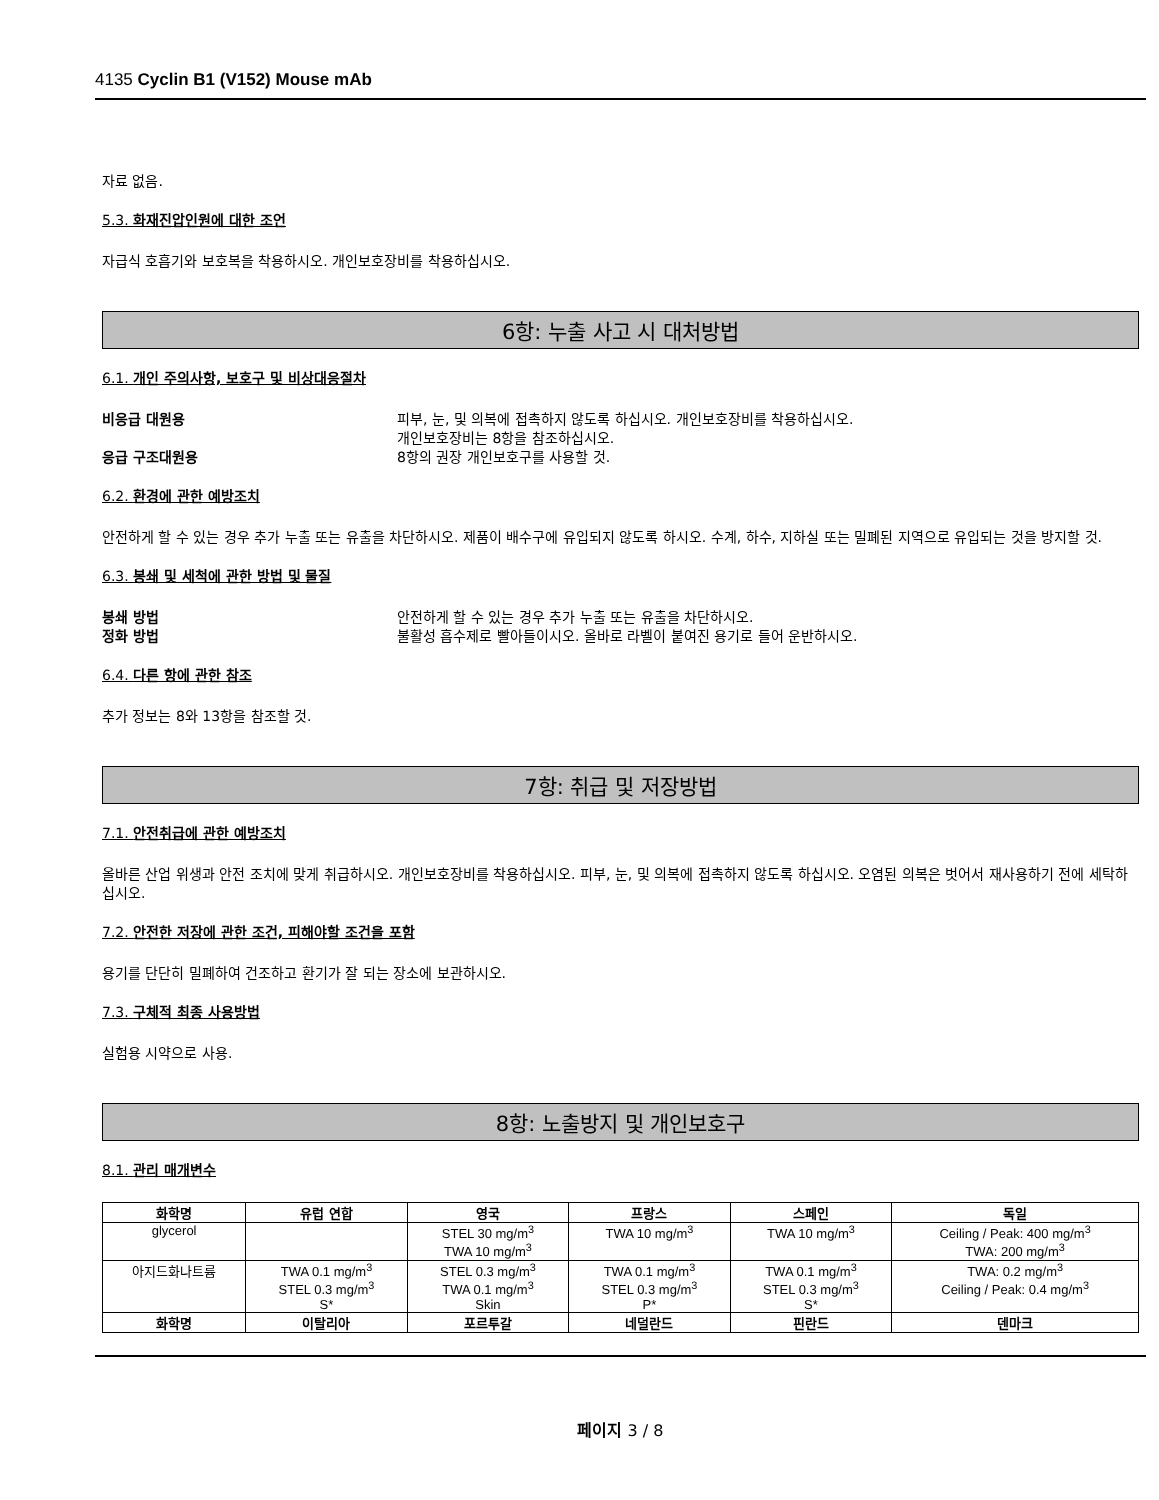4135 Cyclin B1 (V152) Mouse mAb
자료 없음.
5.3. 화재진압인원에 대한 조언
자급식 호흡기와 보호복을 착용하시오. 개인보호장비를 착용하십시오.
6항: 누출 사고 시 대처방법
6.1. 개인 주의사항, 보호구 및 비상대응절차
비응급 대원용 피부, 눈, 및 의복에 접촉하지 않도록 하십시오. 개인보호장비를 착용하십시오.
개인보호장비는 8항을 참조하십시오.
응급 구조대원용 8항의 권장 개인보호구를 사용할 것.
6.2. 환경에 관한 예방조치
안전하게 할 수 있는 경우 추가 누출 또는 유출을 차단하시오. 제품이 배수구에 유입되지 않도록 하시오. 수계, 하수, 지하실 또는 밀폐된 지역으로 유입되는 것을 방지할 것.
6.3. 봉쇄 및 세척에 관한 방법 및 물질
봉쇄 방법 안전하게 할 수 있는 경우 추가 누출 또는 유출을 차단하시오.
정화 방법 불활성 흡수제로 빨아들이시오. 올바로 라벨이 붙여진 용기로 들어 운반하시오.
6.4. 다른 항에 관한 참조
추가 정보는 8와 13항을 참조할 것.
7항: 취급 및 저장방법
7.1. 안전취급에 관한 예방조치
올바른 산업 위생과 안전 조치에 맞게 취급하시오. 개인보호장비를 착용하십시오. 피부, 눈, 및 의복에 접촉하지 않도록 하십시오. 오염된 의복은 벗어서 재사용하기 전에 세탁하십시오.
7.2. 안전한 저장에 관한 조건, 피해야할 조건을 포함
용기를 단단히 밀폐하여 건조하고 환기가 잘 되는 장소에 보관하시오.
7.3. 구체적 최종 사용방법
실험용 시약으로 사용.
8항: 노출방지 및 개인보호구
8.1. 관리 매개변수
| 화학명 | 유럽 연합 | 영국 | 프랑스 | 스페인 | 독일 |
| --- | --- | --- | --- | --- | --- |
| glycerol | | STEL 30 mg/m<sup>3</sup> TWA 10 mg/m<sup>3</sup> | TWA 10 mg/m<sup>3</sup> | TWA 10 mg/m<sup>3</sup> | Ceiling / Peak: 400 mg/m<sup>3</sup> TWA: 200 mg/m<sup>3</sup> |
| 아지드화나트륨 | TWA 0.1 mg/m<sup>3</sup> STEL 0.3 mg/m<sup>3</sup> S* | STEL 0.3 mg/m<sup>3</sup> TWA 0.1 mg/m<sup>3</sup> Skin | TWA 0.1 mg/m<sup>3</sup> STEL 0.3 mg/m<sup>3</sup> P* | TWA 0.1 mg/m<sup>3</sup> STEL 0.3 mg/m<sup>3</sup> S* | TWA: 0.2 mg/m<sup>3</sup> Ceiling / Peak: 0.4 mg/m<sup>3</sup> |
| 화학명 | 이탈리아 | 포르투갈 | 네덜란드 | 핀란드 | 덴마크 |
페이지 3 / 8